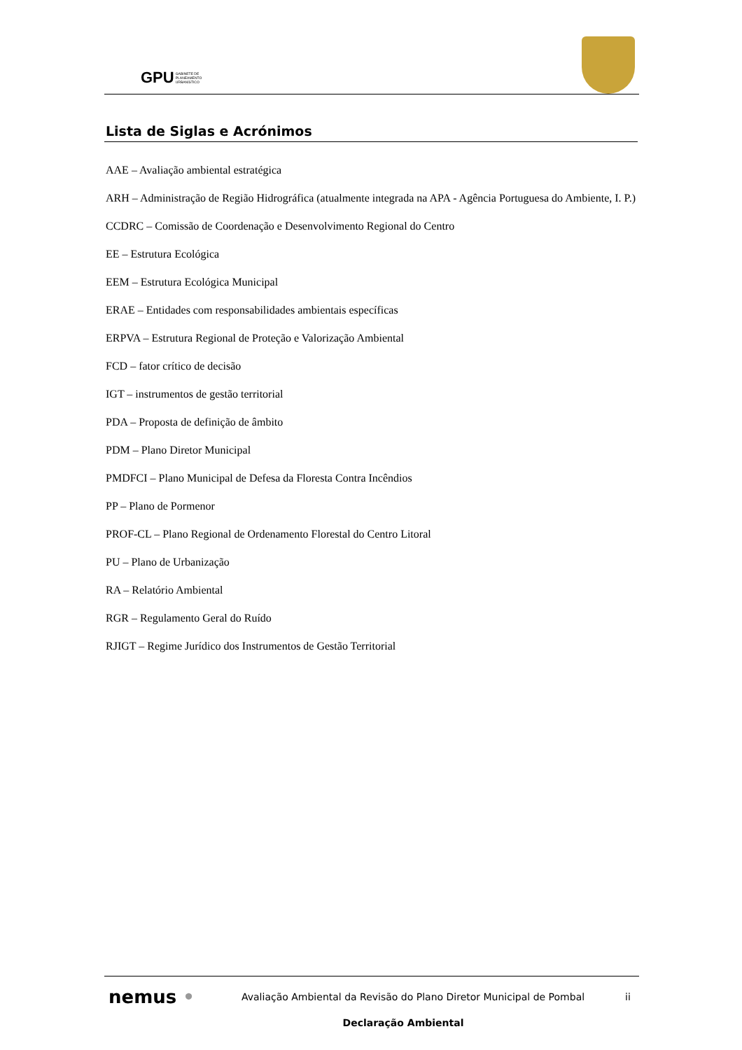GPU GABINETE DE
PLANEAMENTO
URBANÍSTICO
Lista de Siglas e Acrónimos
AAE – Avaliação ambiental estratégica
ARH – Administração de Região Hidrográfica (atualmente integrada na APA - Agência Portuguesa do Ambiente, I. P.)
CCDRC – Comissão de Coordenação e Desenvolvimento Regional do Centro
EE – Estrutura Ecológica
EEM – Estrutura Ecológica Municipal
ERAE – Entidades com responsabilidades ambientais específicas
ERPVA – Estrutura Regional de Proteção e Valorização Ambiental
FCD – fator crítico de decisão
IGT – instrumentos de gestão territorial
PDA – Proposta de definição de âmbito
PDM – Plano Diretor Municipal
PMDFCI – Plano Municipal de Defesa da Floresta Contra Incêndios
PP – Plano de Pormenor
PROF-CL – Plano Regional de Ordenamento Florestal do Centro Litoral
PU – Plano de Urbanização
RA – Relatório Ambiental
RGR – Regulamento Geral do Ruído
RJIGT – Regime Jurídico dos Instrumentos de Gestão Territorial
nemus •
Avaliação Ambiental da Revisão do Plano Diretor Municipal de Pombal
ii
Declaração Ambiental